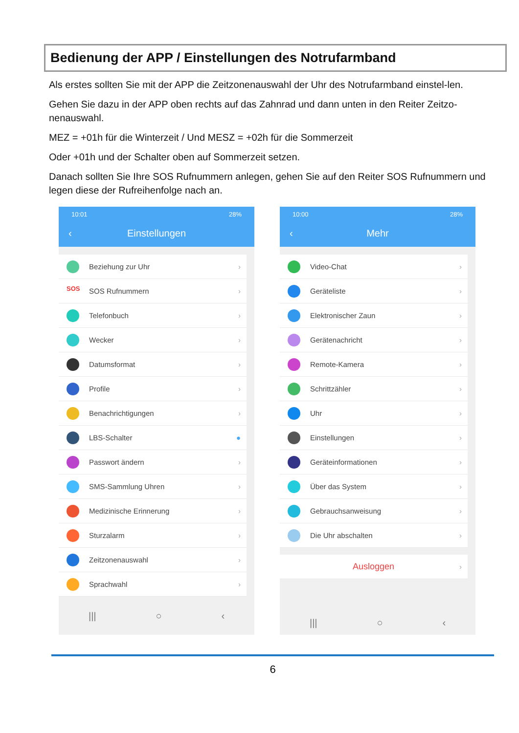Bedienung der APP / Einstellungen des Notrufarmband
Als erstes sollten Sie mit der APP die Zeitzonenauswahl der Uhr des Notrufarmband einstel-len.
Gehen Sie dazu in der APP oben rechts auf das Zahnrad und dann unten in den Reiter Zeitzo-nenauswahl.
MEZ = +01h für die Winterzeit / Und MESZ = +02h für die Sommerzeit
Oder +01h und der Schalter oben auf Sommerzeit setzen.
Danach sollten Sie Ihre SOS Rufnummern anlegen, gehen Sie auf den Reiter SOS Rufnummern und legen diese der Rufreihenfolge nach an.
10:01 28%
‹ Einstellungen
Beziehung zur Uhr ›
SOS
SOS Rufnummern ›
Telefonbuch ›
Wecker ›
Datumsformat ›
Profile ›
Benachrichtigungen ›
LBS-Schalter ●
Passwort ändern ›
SMS-Sammlung Uhren ›
Medizinische Erinnerung ›
Sturzalarm ›
Zeitzonenauswahl ›
Sprachwahl ›
||| ○ ‹
10:00 28%
‹ Mehr
Video-Chat ›
Geräteliste ›
Elektronischer Zaun ›
Gerätenachricht ›
Remote-Kamera ›
Schrittzähler ›
Uhr ›
Einstellungen ›
Geräteinformationen ›
Über das System ›
Gebrauchsanweisung ›
Die Uhr abschalten ›
Ausloggen ›
||| ○ ‹
6